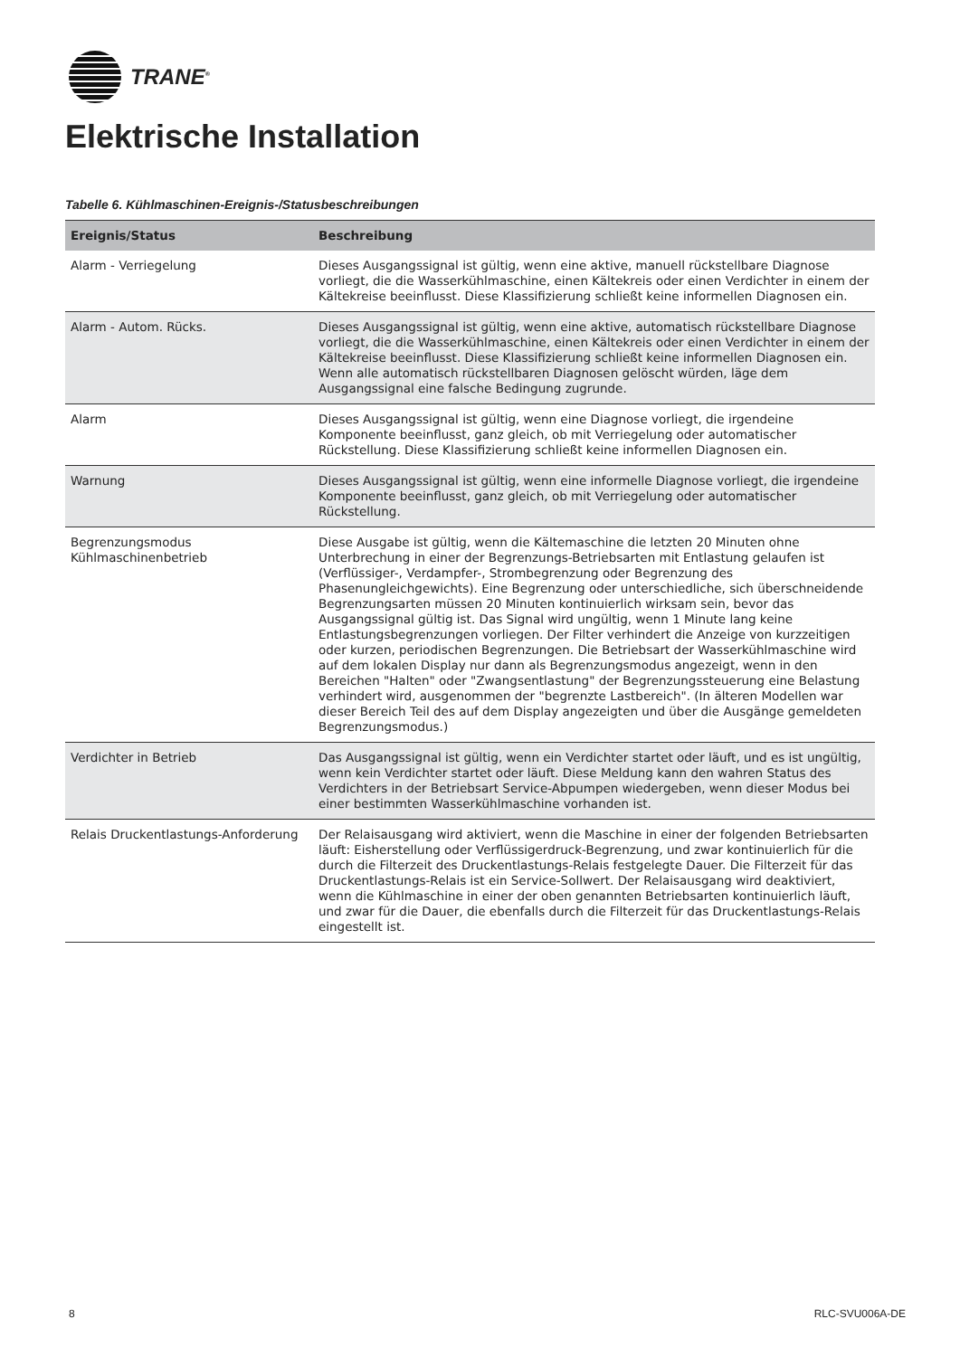TRANE<sup>®</sup>
Elektrische Installation
Tabelle 6. Kühlmaschinen-Ereignis-/Statusbeschreibungen
| Ereignis/Status | Beschreibung |
| --- | --- |
| Alarm - Verriegelung | Dieses Ausgangssignal ist gültig, wenn eine aktive, manuell rückstellbare Diagnose vorliegt, die die Wasserkühlmaschine, einen Kältekreis oder einen Verdichter in einem der Kältekreise beeinflusst. Diese Klassifizierung schließt keine informellen Diagnosen ein. |
| Alarm - Autom. Rücks. | Dieses Ausgangssignal ist gültig, wenn eine aktive, automatisch rückstellbare Diagnose vorliegt, die die Wasserkühlmaschine, einen Kältekreis oder einen Verdichter in einem der Kältekreise beeinflusst. Diese Klassifizierung schließt keine informellen Diagnosen ein. Wenn alle automatisch rückstellbaren Diagnosen gelöscht würden, läge dem Ausgangssignal eine falsche Bedingung zugrunde. |
| Alarm | Dieses Ausgangssignal ist gültig, wenn eine Diagnose vorliegt, die irgendeine Komponente beeinflusst, ganz gleich, ob mit Verriegelung oder automatischer Rückstellung. Diese Klassifizierung schließt keine informellen Diagnosen ein. |
| Warnung | Dieses Ausgangssignal ist gültig, wenn eine informelle Diagnose vorliegt, die irgendeine Komponente beeinflusst, ganz gleich, ob mit Verriegelung oder automatischer Rückstellung. |
| Begrenzungsmodus Kühlmaschinenbetrieb | Diese Ausgabe ist gültig, wenn die Kältemaschine die letzten 20 Minuten ohne Unterbrechung in einer der Begrenzungs-Betriebsarten mit Entlastung gelaufen ist (Verflüssiger-, Verdampfer-, Strombegrenzung oder Begrenzung des Phasenungleichgewichts). Eine Begrenzung oder unterschiedliche, sich überschneidende Begrenzungsarten müssen 20 Minuten kontinuierlich wirksam sein, bevor das Ausgangssignal gültig ist. Das Signal wird ungültig, wenn 1 Minute lang keine Entlastungsbegrenzungen vorliegen. Der Filter verhindert die Anzeige von kurzzeitigen oder kurzen, periodischen Begrenzungen. Die Betriebsart der Wasserkühlmaschine wird auf dem lokalen Display nur dann als Begrenzungsmodus angezeigt, wenn in den Bereichen "Halten" oder "Zwangsentlastung" der Begrenzungssteuerung eine Belastung verhindert wird, ausgenommen der "begrenzte Lastbereich". (In älteren Modellen war dieser Bereich Teil des auf dem Display angezeigten und über die Ausgänge gemeldeten Begrenzungsmodus.) |
| Verdichter in Betrieb | Das Ausgangssignal ist gültig, wenn ein Verdichter startet oder läuft, und es ist ungültig, wenn kein Verdichter startet oder läuft. Diese Meldung kann den wahren Status des Verdichters in der Betriebsart Service-Abpumpen wiedergeben, wenn dieser Modus bei einer bestimmten Wasserkühlmaschine vorhanden ist. |
| Relais Druckentlastungs-Anforderung | Der Relaisausgang wird aktiviert, wenn die Maschine in einer der folgenden Betriebsarten läuft: Eisherstellung oder Verflüssigerdruck-Begrenzung, und zwar kontinuierlich für die durch die Filterzeit des Druckentlastungs-Relais festgelegte Dauer. Die Filterzeit für das Druckentlastungs-Relais ist ein Service-Sollwert. Der Relaisausgang wird deaktiviert, wenn die Kühlmaschine in einer der oben genannten Betriebsarten kontinuierlich läuft, und zwar für die Dauer, die ebenfalls durch die Filterzeit für das Druckentlastungs-Relais eingestellt ist. |
8 RLC-SVU006A-DE